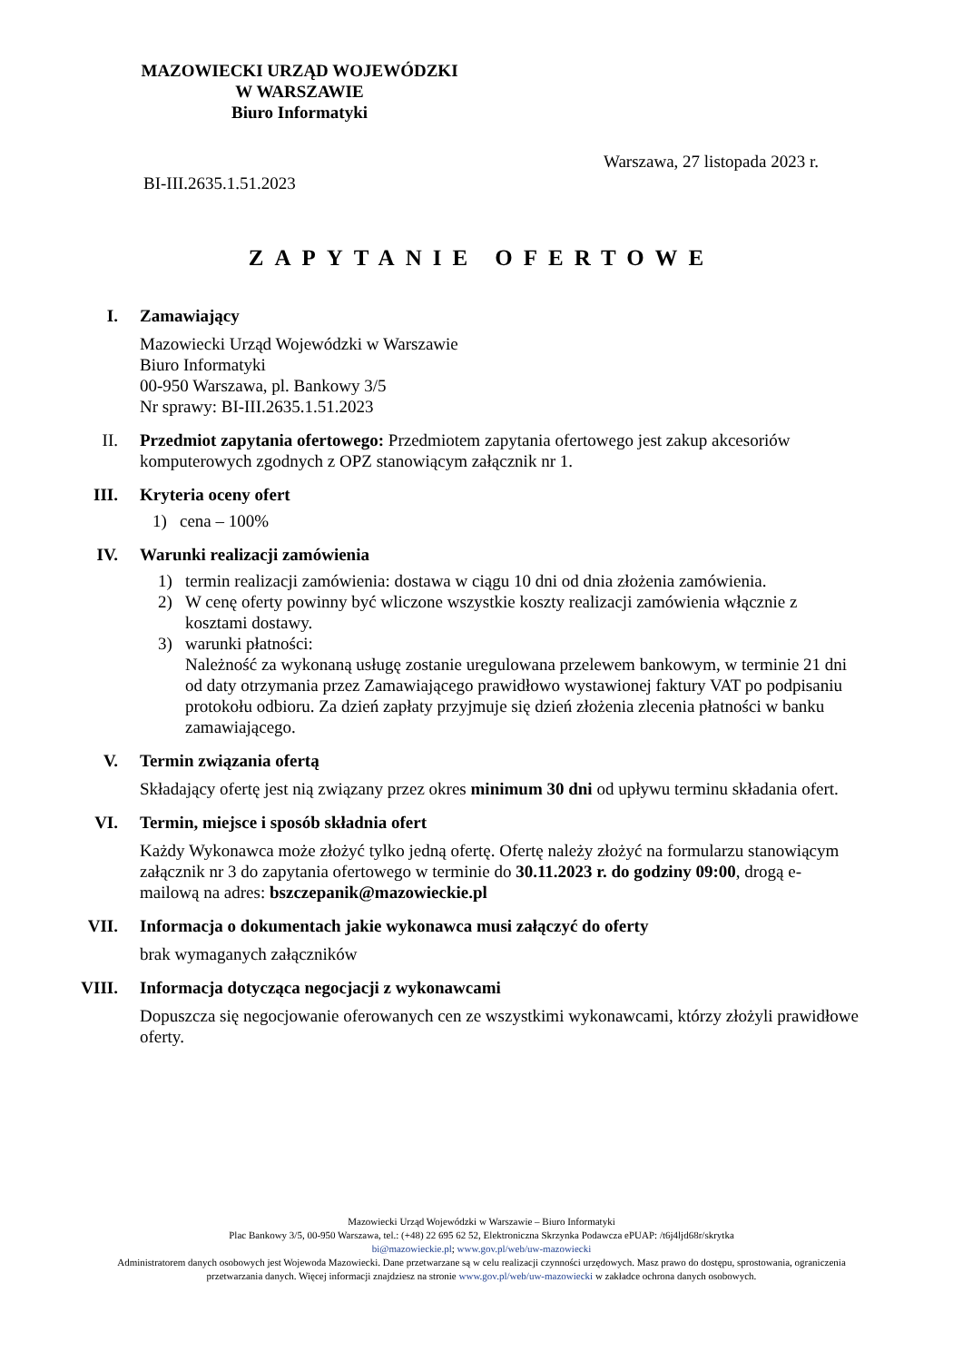MAZOWIECKI URZĄD WOJEWÓDZKI
W WARSZAWIE
Biuro Informatyki
Warszawa, 27 listopada 2023 r.
BI-III.2635.1.51.2023
ZAPYTANIE OFERTOWE
I. Zamawiający
Mazowiecki Urząd Wojewódzki w Warszawie
Biuro Informatyki
00-950 Warszawa, pl. Bankowy 3/5
Nr sprawy: BI-III.2635.1.51.2023
II. Przedmiot zapytania ofertowego: Przedmiotem zapytania ofertowego jest zakup akcesoriów komputerowych zgodnych z OPZ stanowiącym załącznik nr 1.
III. Kryteria oceny ofert
1) cena – 100%
IV. Warunki realizacji zamówienia
1) termin realizacji zamówienia: dostawa w ciągu 10 dni od dnia złożenia zamówienia.
2) W cenę oferty powinny być wliczone wszystkie koszty realizacji zamówienia włącznie z kosztami dostawy.
3) warunki płatności:
Należność za wykonaną usługę zostanie uregulowana przelewem bankowym, w terminie 21 dni od daty otrzymania przez Zamawiającego prawidłowo wystawionej faktury VAT po podpisaniu protokołu odbioru. Za dzień zapłaty przyjmuje się dzień złożenia zlecenia płatności w banku zamawiającego.
V. Termin związania ofertą
Składający ofertę jest nią związany przez okres minimum 30 dni od upływu terminu składania ofert.
VI. Termin, miejsce i sposób składnia ofert
Każdy Wykonawca może złożyć tylko jedną ofertę. Ofertę należy złożyć na formularzu stanowiącym załącznik nr 3 do zapytania ofertowego w terminie do 30.11.2023 r. do godziny 09:00, drogą e- mailową na adres: bszczepanik@mazowieckie.pl
VII. Informacja o dokumentach jakie wykonawca musi załączyć do oferty
brak wymaganych załączników
VIII. Informacja dotycząca negocjacji z wykonawcami
Dopuszcza się negocjowanie oferowanych cen ze wszystkimi wykonawcami, którzy złożyli prawidłowe oferty.
Mazowiecki Urząd Wojewódzki w Warszawie – Biuro Informatyki
Plac Bankowy 3/5, 00-950 Warszawa, tel.: (+48) 22 695 62 52, Elektroniczna Skrzynka Podawcza ePUAP: /t6j4ljd68r/skrytka
bi@mazowieckie.pl; www.gov.pl/web/uw-mazowiecki
Administratorem danych osobowych jest Wojewoda Mazowiecki. Dane przetwarzane są w celu realizacji czynności urzędowych. Masz prawo do dostępu, sprostowania, ograniczenia przetwarzania danych. Więcej informacji znajdziesz na stronie www.gov.pl/web/uw-mazowiecki w zakładce ochrona danych osobowych.